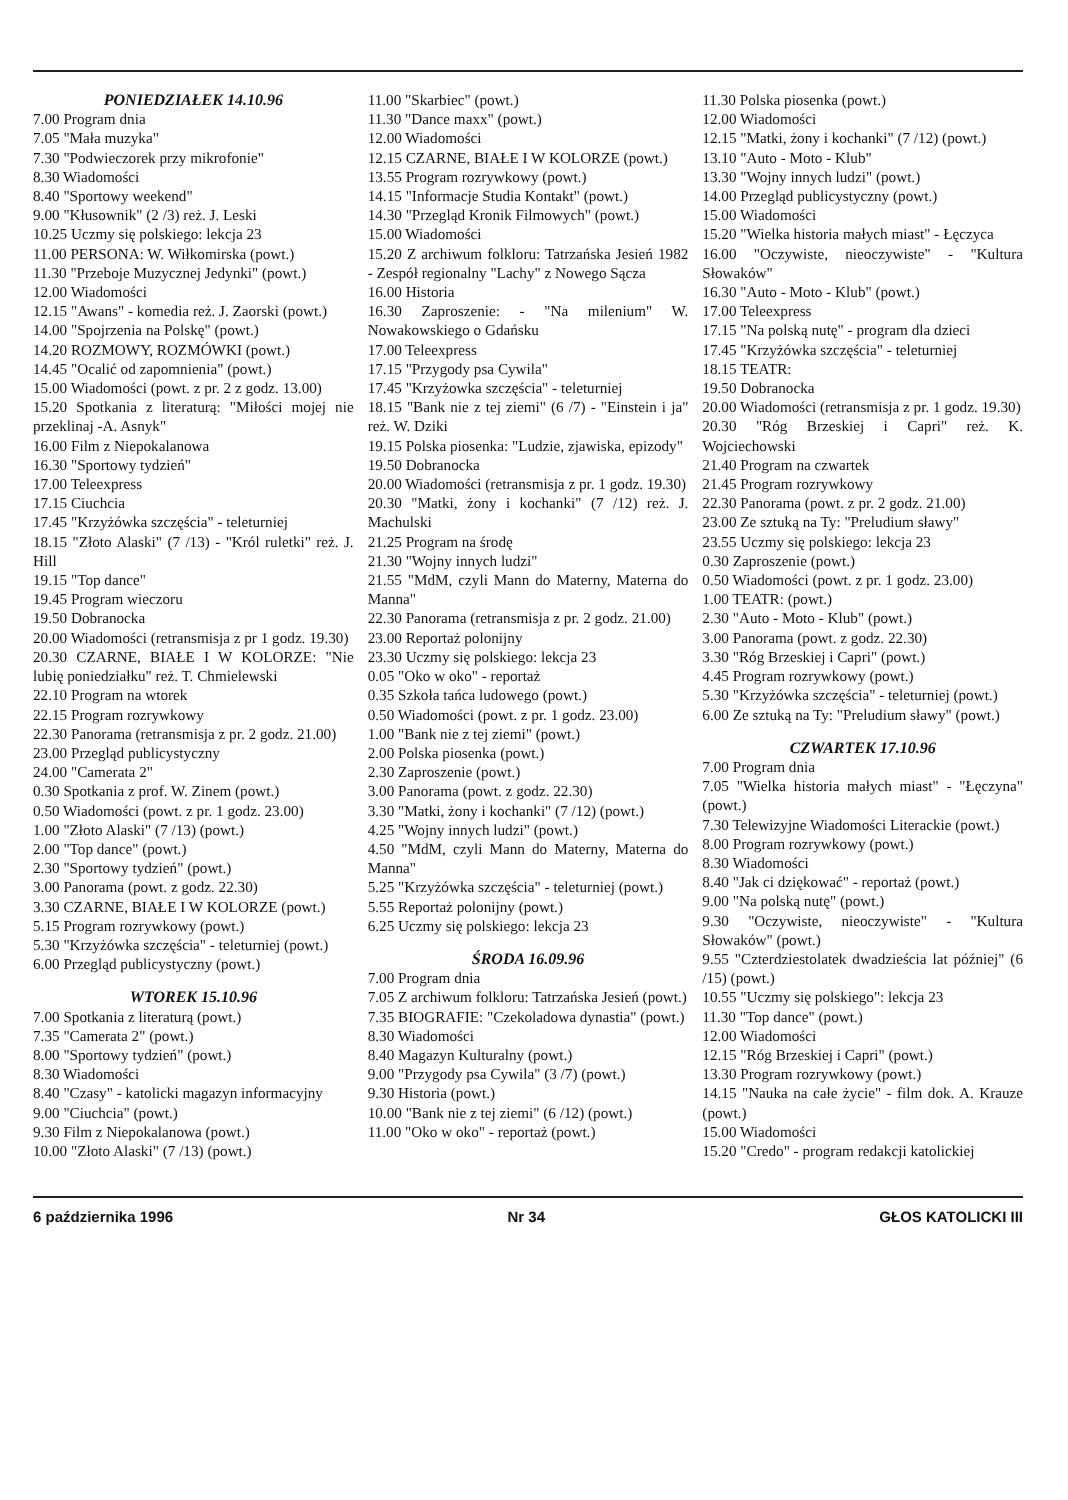PONIEDZIAŁEK 14.10.96
7.00 Program dnia
7.05 "Mała muzyka"
7.30 "Podwieczorek przy mikrofonie"
8.30 Wiadomości
8.40 "Sportowy weekend"
9.00 "Kłusownik" (2 /3) reż. J. Leski
10.25 Uczmy się polskiego: lekcja 23
11.00 PERSONA: W. Wiłkomirska (powt.)
11.30 "Przeboje Muzycznej Jedynki" (powt.)
12.00 Wiadomości
12.15 "Awans" - komedia reż. J. Zaorski (powt.)
14.00 "Spojrzenia na Polskę" (powt.)
14.20 ROZMOWY, ROZMÓWKI (powt.)
14.45 "Ocalić od zapomnienia" (powt.)
15.00 Wiadomości (powt. z pr. 2 z godz. 13.00)
15.20 Spotkania z literaturą: "Miłości mojej nie przeklinaj -A. Asnyk"
16.00 Film z Niepokalanowa
16.30 "Sportowy tydzień"
17.00 Teleexpress
17.15 Ciuchcia
17.45 "Krzyżówka szczęścia" - teleturniej
18.15 "Złoto Alaski" (7 /13) - "Król ruletki" reż. J. Hill
19.15 "Top dance"
19.45 Program wieczoru
19.50 Dobranocka
20.00 Wiadomości (retransmisja z pr 1 godz. 19.30)
20.30 CZARNE, BIAŁE I W KOLORZE: "Nie lubię poniedziałku" reż. T. Chmielewski
22.10 Program na wtorek
22.15 Program rozrywkowy
22.30 Panorama (retransmisja z pr. 2 godz. 21.00)
23.00 Przegląd publicystyczny
24.00 "Camerata 2"
0.30 Spotkania z prof. W. Zinem (powt.)
0.50 Wiadomości (powt. z pr. 1 godz. 23.00)
1.00 "Złoto Alaski" (7 /13) (powt.)
2.00 "Top dance" (powt.)
2.30 "Sportowy tydzień" (powt.)
3.00 Panorama (powt. z godz. 22.30)
3.30 CZARNE, BIAŁE I W KOLORZE (powt.)
5.15 Program rozrywkowy (powt.)
5.30 "Krzyżówka szczęścia" - teleturniej (powt.)
6.00 Przegląd publicystyczny (powt.)
WTOREK 15.10.96
7.00 Spotkania z literaturą (powt.)
7.35 "Camerata 2" (powt.)
8.00 "Sportowy tydzień" (powt.)
8.30 Wiadomości
8.40 "Czasy" - katolicki magazyn informacyjny
9.00 "Ciuchcia" (powt.)
9.30 Film z Niepokalanowa (powt.)
10.00 "Złoto Alaski" (7 /13) (powt.)
11.00 "Skarbiec" (powt.)
11.30 "Dance maxx" (powt.)
12.00 Wiadomości
12.15 CZARNE, BIAŁE I W KOLORZE (powt.)
13.55 Program rozrywkowy (powt.)
14.15 "Informacje Studia Kontakt" (powt.)
14.30 "Przegląd Kronik Filmowych" (powt.)
15.00 Wiadomości
15.20 Z archiwum folkloru: Tatrzańska Jesień 1982 - Zespół regionalny "Lachy" z Nowego Sącza
16.00 Historia
16.30 Zaproszenie: - "Na milenium" W. Nowakowskiego o Gdańsku
17.00 Teleexpress
17.15 "Przygody psa Cywila"
17.45 "Krzyżowka szczęścia" - teleturniej
18.15 "Bank nie z tej ziemi" (6 /7) - "Einstein i ja" reż. W. Dziki
19.15 Polska piosenka: "Ludzie, zjawiska, epizody"
19.50 Dobranocka
20.00 Wiadomości (retransmisja z pr. 1 godz. 19.30)
20.30 "Matki, żony i kochanki" (7 /12) reż. J. Machulski
21.25 Program na środę
21.30 "Wojny innych ludzi"
21.55 "MdM, czyli Mann do Materny, Materna do Manna"
22.30 Panorama (retransmisja z pr. 2 godz. 21.00)
23.00 Reportaż polonijny
23.30 Uczmy się polskiego: lekcja 23
0.05 "Oko w oko" - reportaż
0.35 Szkoła tańca ludowego (powt.)
0.50 Wiadomości (powt. z pr. 1 godz. 23.00)
1.00 "Bank nie z tej ziemi" (powt.)
2.00 Polska piosenka (powt.)
2.30 Zaproszenie (powt.)
3.00 Panorama (powt. z godz. 22.30)
3.30 "Matki, żony i kochanki" (7 /12) (powt.)
4.25 "Wojny innych ludzi" (powt.)
4.50 "MdM, czyli Mann do Materny, Materna do Manna"
5.25 "Krzyżówka szczęścia" - teleturniej (powt.)
5.55 Reportaż polonijny (powt.)
6.25 Uczmy się polskiego: lekcja 23
ŚRODA 16.09.96
7.00 Program dnia
7.05 Z archiwum folkloru: Tatrzańska Jesień (powt.)
7.35 BIOGRAFIE: "Czekoladowa dynastia" (powt.)
8.30 Wiadomości
8.40 Magazyn Kulturalny (powt.)
9.00 "Przygody psa Cywila" (3 /7) (powt.)
9.30 Historia (powt.)
10.00 "Bank nie z tej ziemi" (6 /12) (powt.)
11.00 "Oko w oko" - reportaż (powt.)
11.30 Polska piosenka (powt.)
12.00 Wiadomości
12.15 "Matki, żony i kochanki" (7 /12) (powt.)
13.10 "Auto - Moto - Klub"
13.30 "Wojny innych ludzi" (powt.)
14.00 Przegląd publicystyczny (powt.)
15.00 Wiadomości
15.20 "Wielka historia małych miast" - Łęczyca
16.00 "Oczywiste, nieoczywiste" - "Kultura Słowaków"
16.30 "Auto - Moto - Klub" (powt.)
17.00 Teleexpress
17.15 "Na polską nutę" - program dla dzieci
17.45 "Krzyżówka szczęścia" - teleturniej
18.15 TEATR:
19.50 Dobranocka
20.00 Wiadomości (retransmisja z pr. 1 godz. 19.30)
20.30 "Róg Brzeskiej i Capri" reż. K. Wojciechowski
21.40 Program na czwartek
21.45 Program rozrywkowy
22.30 Panorama (powt. z pr. 2 godz. 21.00)
23.00 Ze sztuką na Ty: "Preludium sławy"
23.55 Uczmy się polskiego: lekcja 23
0.30 Zaproszenie (powt.)
0.50 Wiadomości (powt. z pr. 1 godz. 23.00)
1.00 TEATR: (powt.)
2.30 "Auto - Moto - Klub" (powt.)
3.00 Panorama (powt. z godz. 22.30)
3.30 "Róg Brzeskiej i Capri" (powt.)
4.45 Program rozrywkowy (powt.)
5.30 "Krzyżówka szczęścia" - teleturniej (powt.)
6.00 Ze sztuką na Ty: "Preludium sławy" (powt.)
CZWARTEK 17.10.96
7.00 Program dnia
7.05 "Wielka historia małych miast" - "Łęczyna" (powt.)
7.30 Telewizyjne Wiadomości Literackie (powt.)
8.00 Program rozrywkowy (powt.)
8.30 Wiadomości
8.40 "Jak ci dziękować" - reportaż (powt.)
9.00 "Na polską nutę" (powt.)
9.30 "Oczywiste, nieoczywiste" - "Kultura Słowaków" (powt.)
9.55 "Czterdziestolatek dwadzieścia lat później" (6 /15) (powt.)
10.55 "Uczmy się polskiego": lekcja 23
11.30 "Top dance" (powt.)
12.00 Wiadomości
12.15 "Róg Brzeskiej i Capri" (powt.)
13.30 Program rozrywkowy (powt.)
14.15 "Nauka na całe życie" - film dok. A. Krauze (powt.)
15.00 Wiadomości
15.20 "Credo" - program redakcji katolickiej
6 października 1996 Nr 34 GŁOS KATOLICKI III